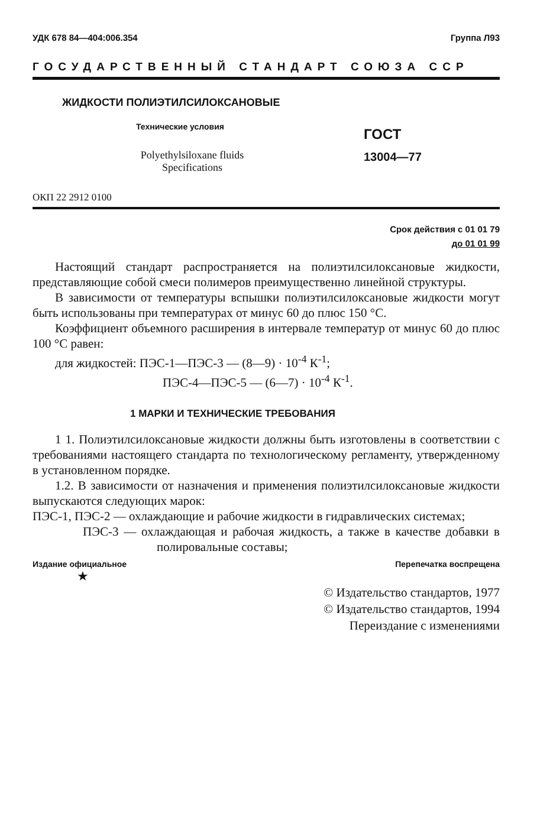УДК 678 84—404:006.354 Группа Л93
ГОСУДАРСТВЕННЫЙ СТАНДАРТ СОЮЗА ССР
ЖИДКОСТИ ПОЛИЭТИЛСИЛОКСАНОВЫЕ
Технические условия
Polyethylsiloxane fluids
Specifications
ГОСТ
13004—77
ОКП 22 2912 0100
Срок действия с 01 01 79
до 01 01 99
Настоящий стандарт распространяется на полиэтилсилоксановые жидкости, представляющие собой смеси полимеров преимущественно линейной структуры.
В зависимости от температуры вспышки полиэтилсилоксановые жидкости могут быть использованы при температурах от минус 60 до плюс 150 °С.
Коэффициент объемного расширения в интервале температур от минус 60 до плюс 100 °С равен:
для жидкостей: ПЭС-1—ПЭС-3 — (8—9) · 10<sup>-4</sup> К<sup>-1</sup>;
ПЭС-4—ПЭС-5 — (6—7) · 10<sup>-4</sup> К<sup>-1</sup>.
1 МАРКИ И ТЕХНИЧЕСКИЕ ТРЕБОВАНИЯ
1 1. Полиэтилсилоксановые жидкости должны быть изготовлены в соответствии с требованиями настоящего стандарта по технологическому регламенту, утвержденному в установленном порядке.
1.2. В зависимости от назначения и применения полиэтилсилоксановые жидкости выпускаются следующих марок:
ПЭС-1, ПЭС-2 — охлаждающие и рабочие жидкости в гидравлических системах;
ПЭС-3 — охлаждающая и рабочая жидкость, а также в качестве добавки в полировальные составы;
Издание официальное Перепечатка воспрещена
★
© Издательство стандартов, 1977
© Издательство стандартов, 1994
Переиздание с изменениями